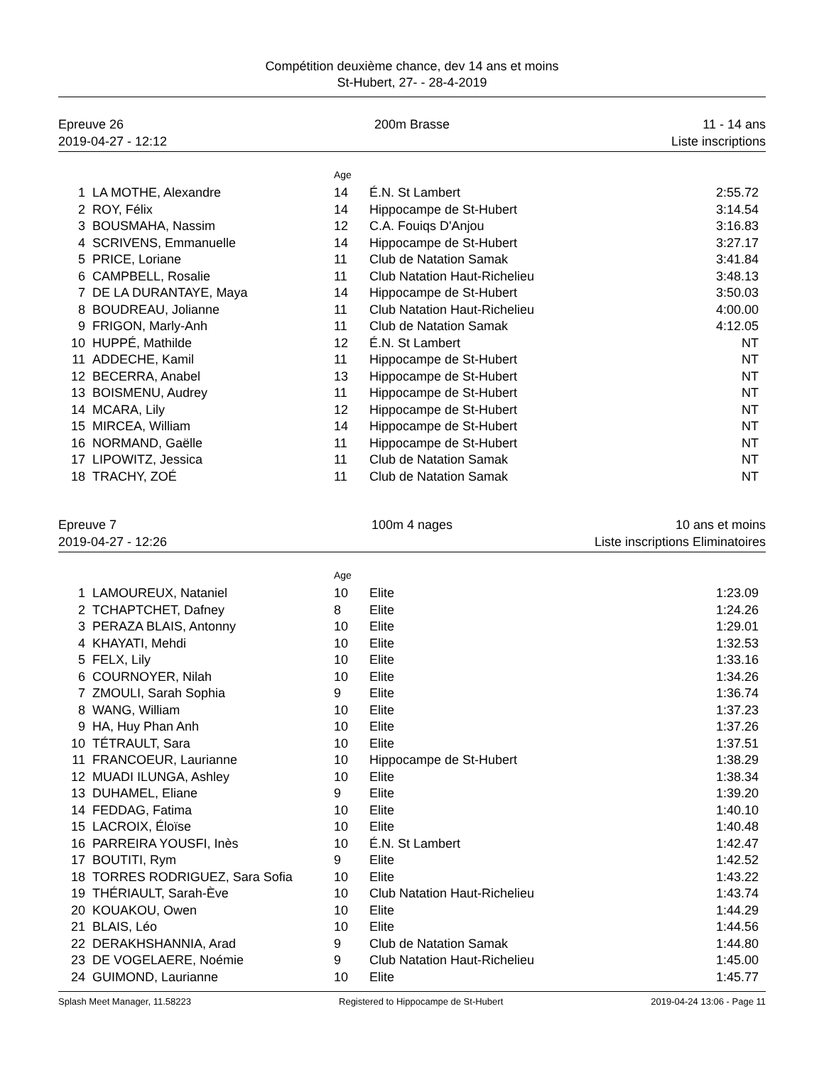Compétition deuxième chance, dev 14 ans et moins
St-Hubert, 27- - 28-4-2019
Epreuve 26
2019-04-27 - 12:12
200m Brasse 11 - 14 ans
Liste inscriptions
| | | Age | | |
| 1 | LA MOTHE, Alexandre | 14 | É.N. St Lambert | 2:55.72 |
| 2 | ROY, Félix | 14 | Hippocampe de St-Hubert | 3:14.54 |
| 3 | BOUSMAHA, Nassim | 12 | C.A. Fouiqs D'Anjou | 3:16.83 |
| 4 | SCRIVENS, Emmanuelle | 14 | Hippocampe de St-Hubert | 3:27.17 |
| 5 | PRICE, Loriane | 11 | Club de Natation Samak | 3:41.84 |
| 6 | CAMPBELL, Rosalie | 11 | Club Natation Haut-Richelieu | 3:48.13 |
| 7 | DE LA DURANTAYE, Maya | 14 | Hippocampe de St-Hubert | 3:50.03 |
| 8 | BOUDREAU, Jolianne | 11 | Club Natation Haut-Richelieu | 4:00.00 |
| 9 | FRIGON, Marly-Anh | 11 | Club de Natation Samak | 4:12.05 |
| 10 | HUPPÉ, Mathilde | 12 | É.N. St Lambert | NT |
| 11 | ADDECHE, Kamil | 11 | Hippocampe de St-Hubert | NT |
| 12 | BECERRA, Anabel | 13 | Hippocampe de St-Hubert | NT |
| 13 | BOISMENU, Audrey | 11 | Hippocampe de St-Hubert | NT |
| 14 | MCARA, Lily | 12 | Hippocampe de St-Hubert | NT |
| 15 | MIRCEA, William | 14 | Hippocampe de St-Hubert | NT |
| 16 | NORMAND, Gaëlle | 11 | Hippocampe de St-Hubert | NT |
| 17 | LIPOWITZ, Jessica | 11 | Club de Natation Samak | NT |
| 18 | TRACHY, ZOÉ | 11 | Club de Natation Samak | NT |
Epreuve 7
2019-04-27 - 12:26
100m 4 nages 10 ans et moins
Liste inscriptions Eliminatoires
| | | Age | | |
| 1 | LAMOUREUX, Nataniel | 10 | Elite | 1:23.09 |
| 2 | TCHAPTCHET, Dafney | 8 | Elite | 1:24.26 |
| 3 | PERAZA BLAIS, Antonny | 10 | Elite | 1:29.01 |
| 4 | KHAYATI, Mehdi | 10 | Elite | 1:32.53 |
| 5 | FELX, Lily | 10 | Elite | 1:33.16 |
| 6 | COURNOYER, Nilah | 10 | Elite | 1:34.26 |
| 7 | ZMOULI, Sarah Sophia | 9 | Elite | 1:36.74 |
| 8 | WANG, William | 10 | Elite | 1:37.23 |
| 9 | HA, Huy Phan Anh | 10 | Elite | 1:37.26 |
| 10 | TÉTRAULT, Sara | 10 | Elite | 1:37.51 |
| 11 | FRANCOEUR, Laurianne | 10 | Hippocampe de St-Hubert | 1:38.29 |
| 12 | MUADI ILUNGA, Ashley | 10 | Elite | 1:38.34 |
| 13 | DUHAMEL, Eliane | 9 | Elite | 1:39.20 |
| 14 | FEDDAG, Fatima | 10 | Elite | 1:40.10 |
| 15 | LACROIX, Éloïse | 10 | Elite | 1:40.48 |
| 16 | PARREIRA YOUSFI, Inès | 10 | É.N. St Lambert | 1:42.47 |
| 17 | BOUTITI, Rym | 9 | Elite | 1:42.52 |
| 18 | TORRES RODRIGUEZ, Sara Sofia | 10 | Elite | 1:43.22 |
| 19 | THÉRIAULT, Sarah-Ève | 10 | Club Natation Haut-Richelieu | 1:43.74 |
| 20 | KOUAKOU, Owen | 10 | Elite | 1:44.29 |
| 21 | BLAIS, Léo | 10 | Elite | 1:44.56 |
| 22 | DERAKHSHANNIA, Arad | 9 | Club de Natation Samak | 1:44.80 |
| 23 | DE VOGELAERE, Noémie | 9 | Club Natation Haut-Richelieu | 1:45.00 |
| 24 | GUIMOND, Laurianne | 10 | Elite | 1:45.77 |
Splash Meet Manager, 11.58223 Registered to Hippocampe de St-Hubert 2019-04-24 13:06 - Page 11